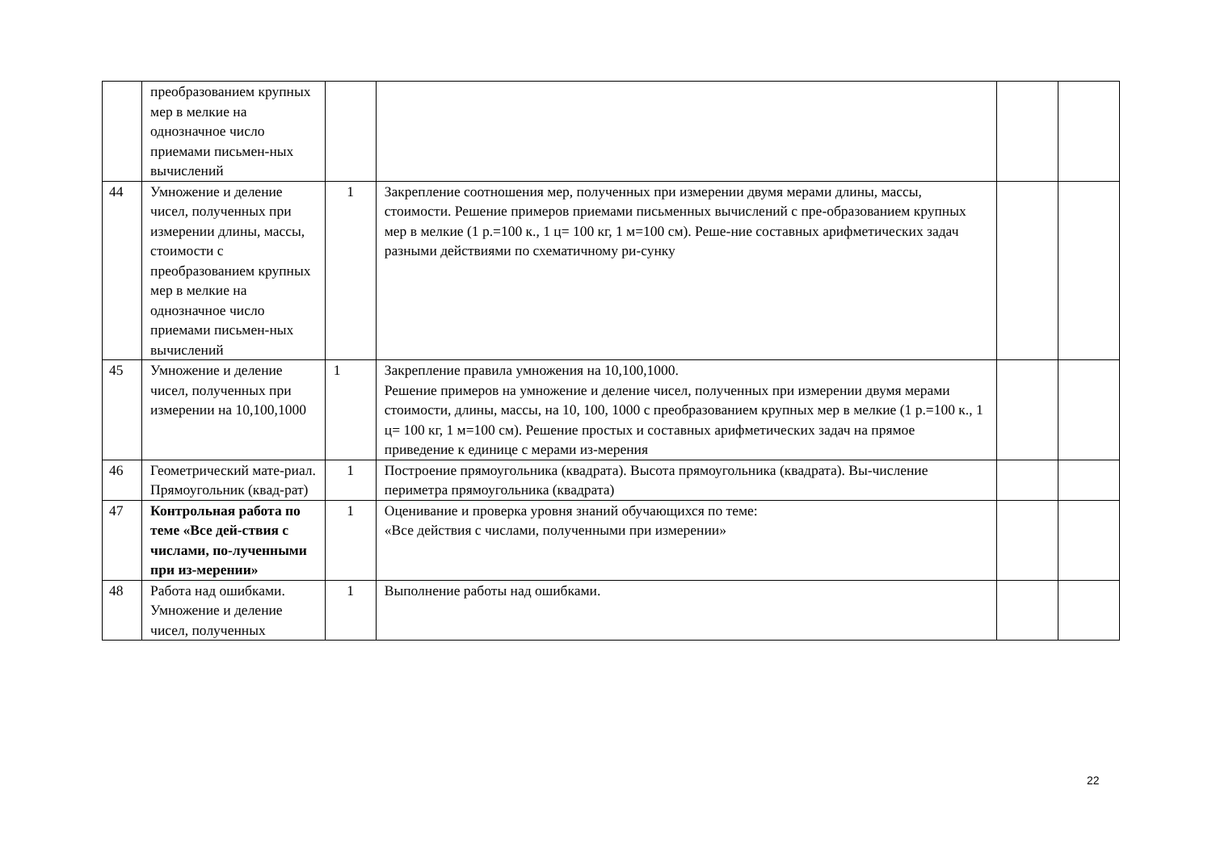| | преобразованием крупных мер в мелкие на однозначное число приемами письмен-ных вычислений | | | | |
| 44 | Умножение и деление чисел, полученных при измерении длины, массы, стоимости с преобразованием крупных мер в мелкие на однозначное число приемами письмен-ных вычислений | 1 | Закрепление соотношения мер, полученных при измерении двумя мерами длины, массы, стоимости. Решение примеров приемами письменных вычислений с пре-образованием крупных мер в мелкие (1 р.=100 к., 1 ц= 100 кг, 1 м=100 см). Реше-ние составных арифметических задач разными действиями по схематичному ри-сунку | | |
| 45 | Умножение и деление чисел, полученных при измерении на 10,100,1000 | 1 | Закрепление правила умножения на 10,100,1000. Решение примеров на умножение и деление чисел, полученных при измерении двумя мерами стоимости, длины, массы, на 10, 100, 1000 с преобразованием крупных мер в мелкие (1 р.=100 к., 1 ц= 100 кг, 1 м=100 см). Решение простых и составных арифметических задач на прямое приведение к единице с мерами из-мерения | | |
| 46 | Геометрический мате-риал. Прямоугольник (квад-рат) | 1 | Построение прямоугольника (квадрата). Высота прямоугольника (квадрата). Вы-числение периметра прямоугольника (квадрата) | | |
| 47 | Контрольная работа по теме «Все дей-ствия с числами, по-лученными при из-мерении» | 1 | Оценивание и проверка уровня знаний обучающихся по теме: «Все действия с числами, полученными при измерении» | | |
| 48 | Работа над ошибками. Умножение и деление чисел, полученных | 1 | Выполнение работы над ошибками. | | |
22